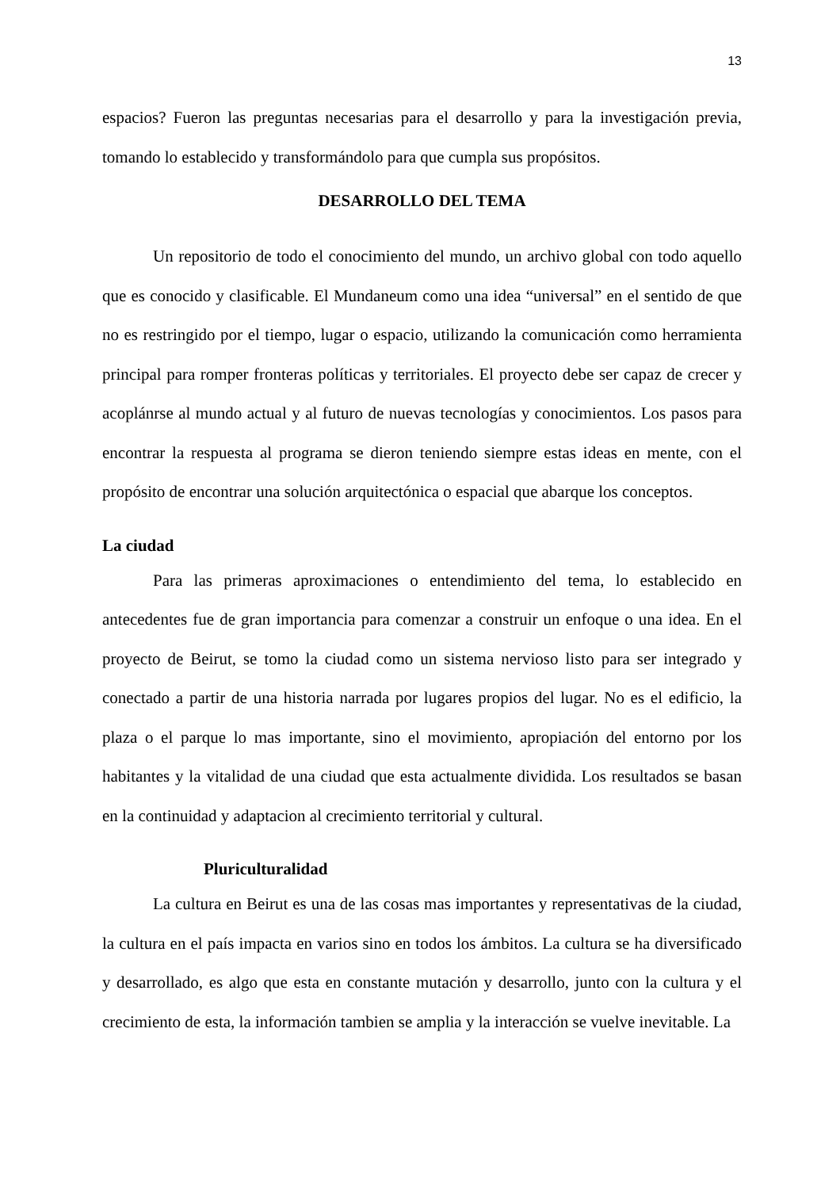13
espacios? Fueron las preguntas necesarias para el desarrollo y para la investigación previa, tomando lo establecido y transformándolo para que cumpla sus propósitos.
DESARROLLO DEL TEMA
Un repositorio de todo el conocimiento del mundo, un archivo global con todo aquello que es conocido y clasificable. El Mundaneum como una idea “universal” en el sentido de que no es restringido por el tiempo, lugar o espacio, utilizando la comunicación como herramienta principal para romper fronteras políticas y territoriales. El proyecto debe ser capaz de crecer y acoplánrse al mundo actual y al futuro de nuevas tecnologías y conocimientos. Los pasos para encontrar la respuesta al programa se dieron teniendo siempre estas ideas en mente, con el propósito de encontrar una solución arquitectónica o espacial que abarque los conceptos.
La ciudad
Para las primeras aproximaciones o entendimiento del tema, lo establecido en antecedentes fue de gran importancia para comenzar a construir un enfoque o una idea. En el proyecto de Beirut, se tomo la ciudad como un sistema nervioso listo para ser integrado y conectado a partir de una historia narrada por lugares propios del lugar. No es el edificio, la plaza o el parque lo mas importante, sino el movimiento, apropiación del entorno por los habitantes y la vitalidad de una ciudad que esta actualmente dividida. Los resultados se basan en la continuidad y adaptacion al crecimiento territorial y cultural.
Pluriculturalidad
La cultura en Beirut es una de las cosas mas importantes y representativas de la ciudad, la cultura en el país impacta en varios sino en todos los ámbitos. La cultura se ha diversificado y desarrollado, es algo que esta en constante mutación y desarrollo, junto con la cultura y el crecimiento de esta, la información tambien se amplia y la interacción se vuelve inevitable. La